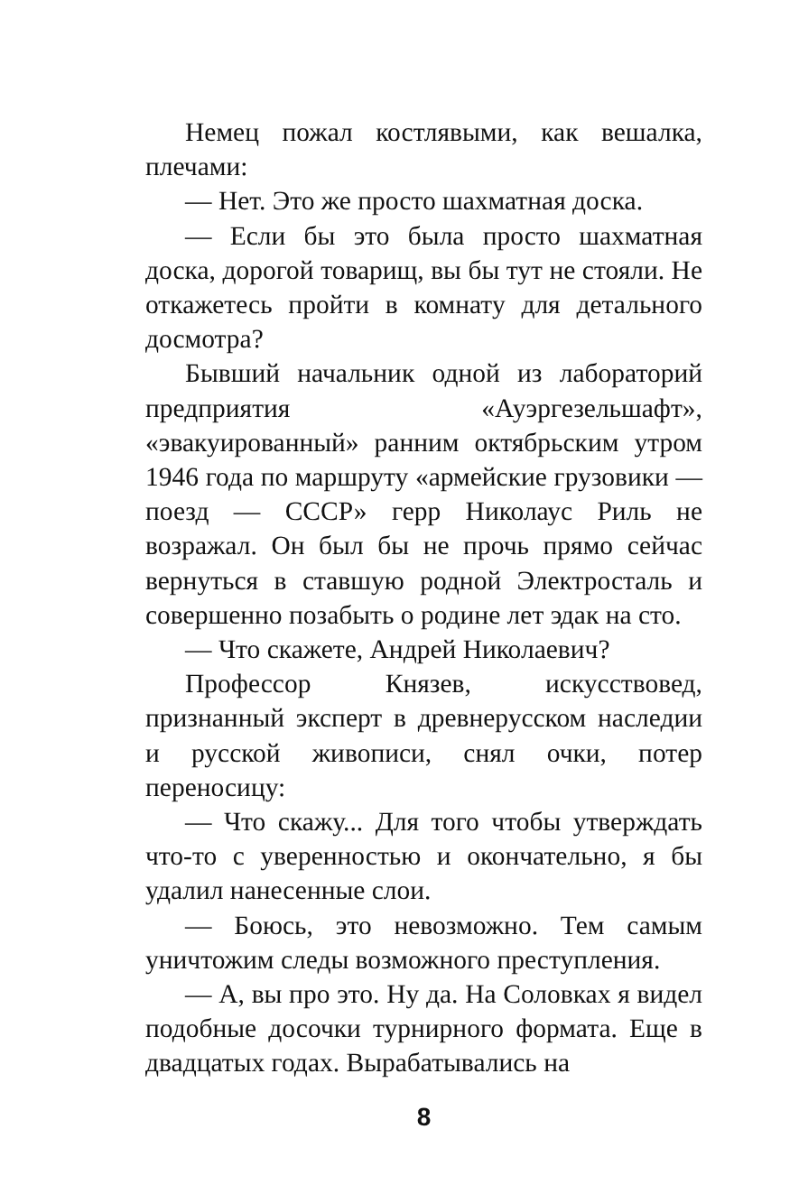Немец пожал костлявыми, как вешалка, плечами:
— Нет. Это же просто шахматная доска.
— Если бы это была просто шахматная доска, дорогой товарищ, вы бы тут не стояли. Не откажетесь пройти в комнату для детального досмотра?
Бывший начальник одной из лабораторий предприятия «Ауэргезельшафт», «эвакуированный» ранним октябрьским утром 1946 года по маршруту «армейские грузовики — поезд — СССР» герр Николаус Риль не возражал. Он был бы не прочь прямо сейчас вернуться в ставшую родной Электросталь и совершенно позабыть о родине лет эдак на сто.
— Что скажете, Андрей Николаевич?
Профессор Князев, искусствовед, признанный эксперт в древнерусском наследии и русской живописи, снял очки, потер переносицу:
— Что скажу... Для того чтобы утверждать что-то с уверенностью и окончательно, я бы удалил нанесенные слои.
— Боюсь, это невозможно. Тем самым уничтожим следы возможного преступления.
— А, вы про это. Ну да. На Соловках я видел подобные досочки турнирного формата. Еще в двадцатых годах. Вырабатывались на
8